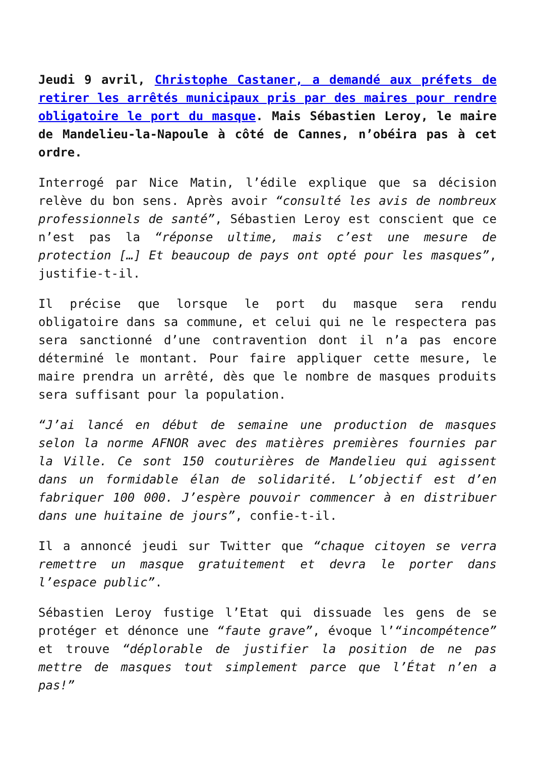Jeudi 9 avril, Christophe Castaner, a demandé aux préfets de retirer les arrêtés municipaux pris par des maires pour rendre obligatoire le port du masque. Mais Sébastien Leroy, le maire de Mandelieu-la-Napoule à côté de Cannes, n’obéira pas à cet ordre.
Interrogé par Nice Matin, l’édile explique que sa décision relève du bon sens. Après avoir “consulté les avis de nombreux professionnels de santé”, Sébastien Leroy est conscient que ce n’est pas la “réponse ultime, mais c’est une mesure de protection […] Et beaucoup de pays ont opté pour les masques”, justifie-t-il.
Il précise que lorsque le port du masque sera rendu obligatoire dans sa commune, et celui qui ne le respectera pas sera sanctionné d’une contravention dont il n’a pas encore déterminé le montant. Pour faire appliquer cette mesure, le maire prendra un arrêté, dès que le nombre de masques produits sera suffisant pour la population.
“J’ai lancé en début de semaine une production de masques selon la norme AFNOR avec des matières premières fournies par la Ville. Ce sont 150 couturières de Mandelieu qui agissent dans un formidable élan de solidarité. L’objectif est d’en fabriquer 100 000. J’espère pouvoir commencer à en distribuer dans une huitaine de jours”, confie-t-il.
Il a annoncé jeudi sur Twitter que “chaque citoyen se verra remettre un masque gratuitement et devra le porter dans l’espace public”.
Sébastien Leroy fustige l’Etat qui dissuade les gens de se protéger et dénonce une “faute grave”, évoque l’“incompétence” et trouve “déplorable de justifier la position de ne pas mettre de masques tout simplement parce que l’État n’en a pas!”